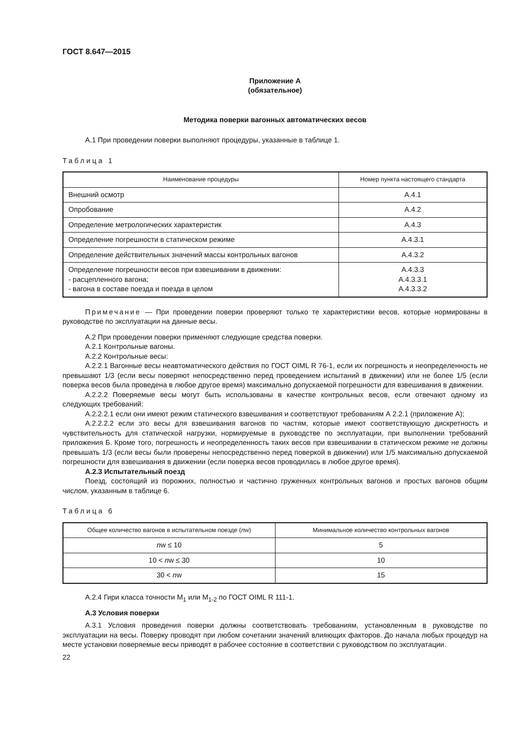ГОСТ 8.647—2015
Приложение А
(обязательное)
Методика поверки вагонных автоматических весов
А.1 При проведении поверки выполняют процедуры, указанные в таблице 1.
Таблица 1
| Наименование процедуры | Номер пункта настоящего стандарта |
| --- | --- |
| Внешний осмотр | А.4.1 |
| Опробование | А.4.2 |
| Определение метрологических характеристик | А.4.3 |
| Определение погрешности в статическом режиме | А.4.3.1 |
| Определение действительных значений массы контрольных вагонов | А.4.3.2 |
| Определение погрешности весов при взвешивании в движении: - расцепленного вагона; - вагона в составе поезда и поезда в целом | А.4.3.3 А.4.3.3.1 А.4.3.3.2 |
Примечание — При проведении поверки проверяют только те характеристики весов, которые нормированы в руководстве по эксплуатации на данные весы.
А.2 При проведении поверки применяют следующие средства поверки.
А.2.1 Контрольные вагоны.
А.2.2 Контрольные весы:
А.2.2.1 Вагонные весы неавтоматического действия по ГОСТ OIML R 76-1, если их погрешность и неопределенность не превышают 1/3 (если весы поверяют непосредственно перед проведением испытаний в движении) или не более 1/5 (если поверка весов была проведена в любое другое время) максимально допускаемой погрешности для взвешивания в движении.
А.2.2.2 Поверяемые весы могут быть использованы в качестве контрольных весов, если отвечают одному из следующих требований:
А.2.2.2.1 если они имеют режим статического взвешивания и соответствуют требованиям А 2.2.1 (приложение А);
А.2.2.2.2 если это весы для взвешивания вагонов по частям, которые имеют соответствующую дискретность и чувствительность для статической нагрузки, нормируемые в руководстве по эксплуатации, при выполнении требований приложения Б. Кроме того, погрешность и неопределенность таких весов при взвешивании в статическом режиме не должны превышать 1/3 (если весы были проверены непосредственно перед поверкой в движении) или 1/5 максимально допускаемой погрешности для взвешивания в движении (если поверка весов проводилась в любое другое время).
А.2.3 Испытательный поезд
Поезд, состоящий из порожних, полностью и частично груженных контрольных вагонов и простых вагонов общим числом, указанным в таблице 6.
Таблица 6
| Общее количество вагонов в испытательном поезде ( n w) | Минимальное количество контрольных вагонов |
| --- | --- |
| n w ≤ 10 | 5 |
| 10 < n w ≤ 30 | 10 |
| 30 < n w | 15 |
А.2.4 Гири класса точности М<sub>1</sub> или М<sub>1-2</sub> по ГОСТ OIML R 111-1.
А.3 Условия поверки
А.3.1 Условия проведения поверки должны соответствовать требованиям, установленным в руководстве по эксплуатации на весы. Поверку проводят при любом сочетании значений влияющих факторов. До начала любых процедур на месте установки поверяемые весы приводят в рабочее состояние в соответствии с руководством по эксплуатации.
22